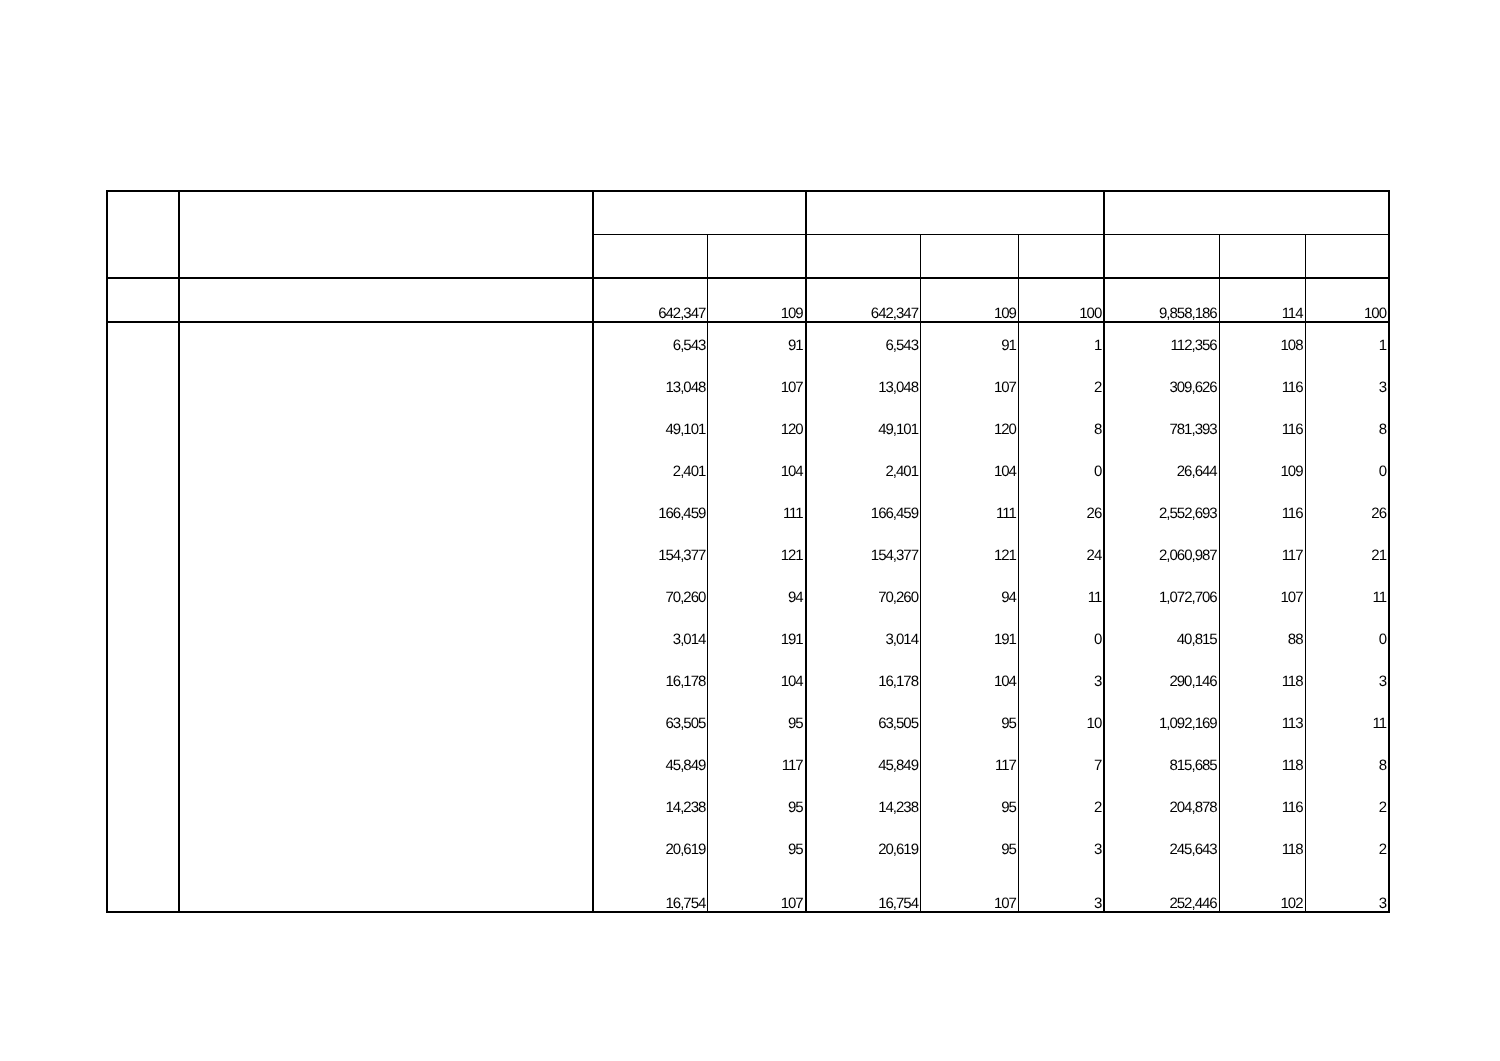| | | 642,347 | 109 | 642,347 | 109 | 100 | 9,858,186 | 114 | 100 |
| | | 6,543 | 91 | 6,543 | 91 | 1 | 112,356 | 108 | 1 |
| | | 13,048 | 107 | 13,048 | 107 | 2 | 309,626 | 116 | 3 |
| | | 49,101 | 120 | 49,101 | 120 | 8 | 781,393 | 116 | 8 |
| | | 2,401 | 104 | 2,401 | 104 | 0 | 26,644 | 109 | 0 |
| | | 166,459 | 111 | 166,459 | 111 | 26 | 2,552,693 | 116 | 26 |
| | | 154,377 | 121 | 154,377 | 121 | 24 | 2,060,987 | 117 | 21 |
| | | 70,260 | 94 | 70,260 | 94 | 11 | 1,072,706 | 107 | 11 |
| | | 3,014 | 191 | 3,014 | 191 | 0 | 40,815 | 88 | 0 |
| | | 16,178 | 104 | 16,178 | 104 | 3 | 290,146 | 118 | 3 |
| | | 63,505 | 95 | 63,505 | 95 | 10 | 1,092,169 | 113 | 11 |
| | | 45,849 | 117 | 45,849 | 117 | 7 | 815,685 | 118 | 8 |
| | | 14,238 | 95 | 14,238 | 95 | 2 | 204,878 | 116 | 2 |
| | | 20,619 | 95 | 20,619 | 95 | 3 | 245,643 | 118 | 2 |
| | | 16,754 | 107 | 16,754 | 107 | 3 | 252,446 | 102 | 3 |